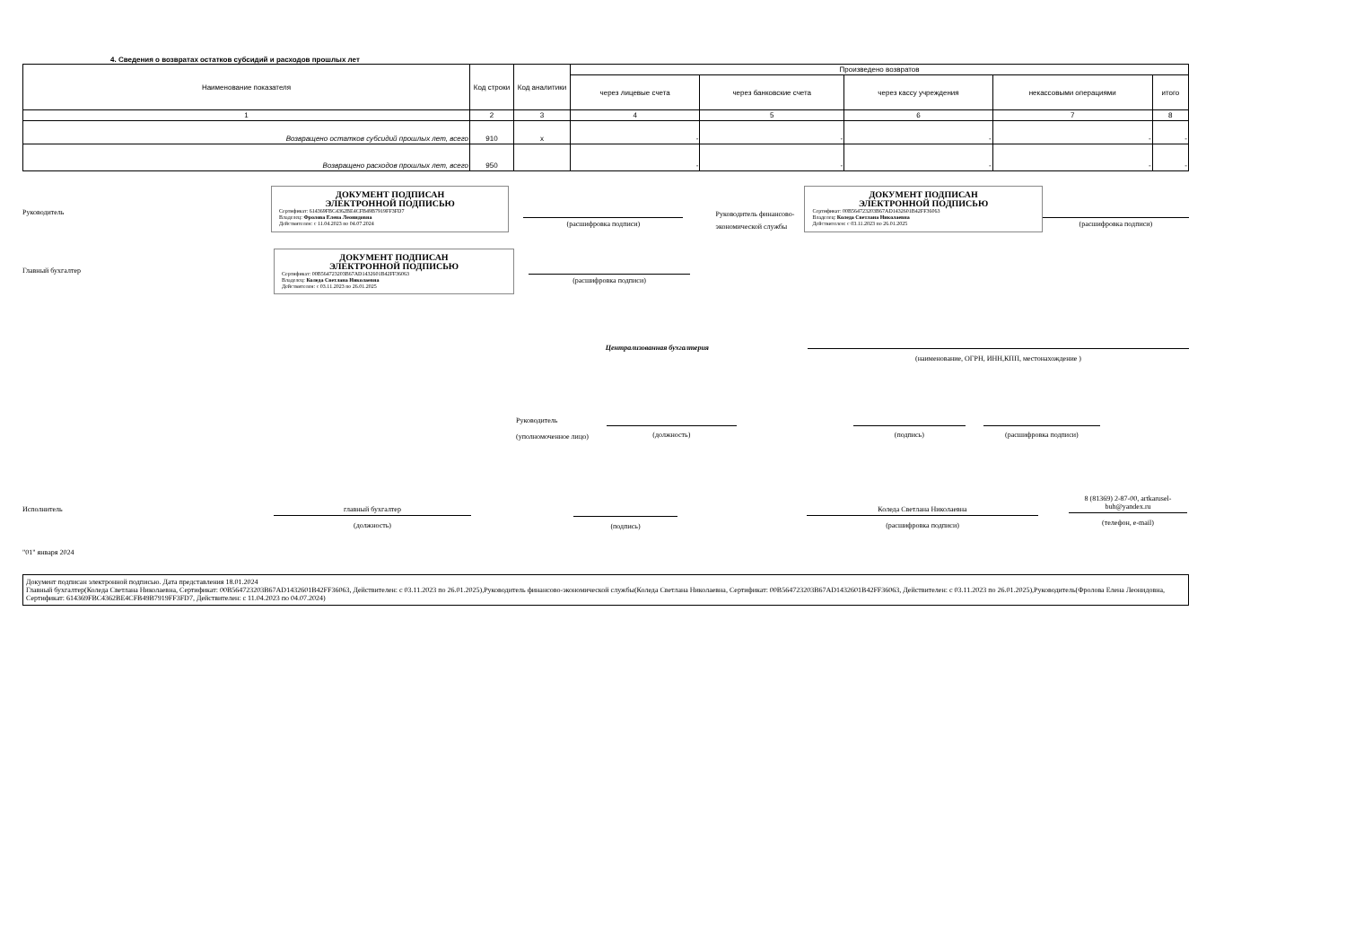4. Сведения о возвратах остатков субсидий и расходов прошлых лет
| Наименование показателя | Код строки | Код аналитики | Произведено возвратов | | | | |
| --- | --- | --- | --- | --- | --- | --- | --- |
| | | | через лицевые счета | через банковские счета | через кассу учреждения | некассовыми операциями | итого |
| 1 | 2 | 3 | 4 | 5 | 6 | 7 | 8 |
| Возвращено остатков субсидий прошлых лет, всего | 910 | x | - | - | - | - | - |
| Возвращено расходов прошлых лет, всего | 950 | | - | - | - | - | - |
Руководитель
ДОКУМЕНТ ПОДПИСАН
ЭЛЕКТРОННОЙ ПОДПИСЬЮ
Сертификат: 614369FBC4362BE4CFB49B7919FF3FD7
Владелец: Фролова Елена Леонидовна
Действителен: с 11.04.2023 по 04.07.2024
(расшифровка подписи)
Руководитель финансово-экономической службы
ДОКУМЕНТ ПОДПИСАН
ЭЛЕКТРОННОЙ ПОДПИСЬЮ
Сертификат: 00B564723203B67AD1432601B42FF36063
Владелец: Коледа Светлана Николаевна
Действителен: с 03.11.2023 по 26.01.2025
(расшифровка подписи)
Главный бухгалтер
ДОКУМЕНТ ПОДПИСАН
ЭЛЕКТРОННОЙ ПОДПИСЬЮ
Сертификат: 00B564723203B67AD1432601B42FF36063
Владелец: Коледа Светлана Николаевна
Действителен: с 03.11.2023 по 26.01.2025
(расшифровка подписи)
Централизованная бухгалтерия
(наименование, ОГРН, ИНН,КПП, местонахождение )
Руководитель
(уполномоченное лицо)
(должность) (подпись) (расшифровка подписи)
Исполнитель главный бухгалтер
(должность)
(подпись)
Коледа Светлана Николаевна
(расшифровка подписи)
8 (81369) 2-87-00, artkarusel-buh@yandex.ru
(телефон, e-mail)
"01" января 2024
Документ подписан электронной подписью. Дата представления 18.01.2024
Главный бухгалтер(Коледа Светлана Николаевна, Сертификат: 00B564723203B67AD1432601B42FF36063, Действителен: с 03.11.2023 по 26.01.2025),Руководитель финансово-экономической службы(Коледа Светлана Николаевна, Сертификат: 00B564723203B67AD1432601B42FF36063, Действителен: с 03.11.2023 по 26.01.2025),Руководитель(Фролова Елена Леонидовна, Сертификат: 614369FBC4362BE4CFB49B7919FF3FD7, Действителен: с 11.04.2023 по 04.07.2024)